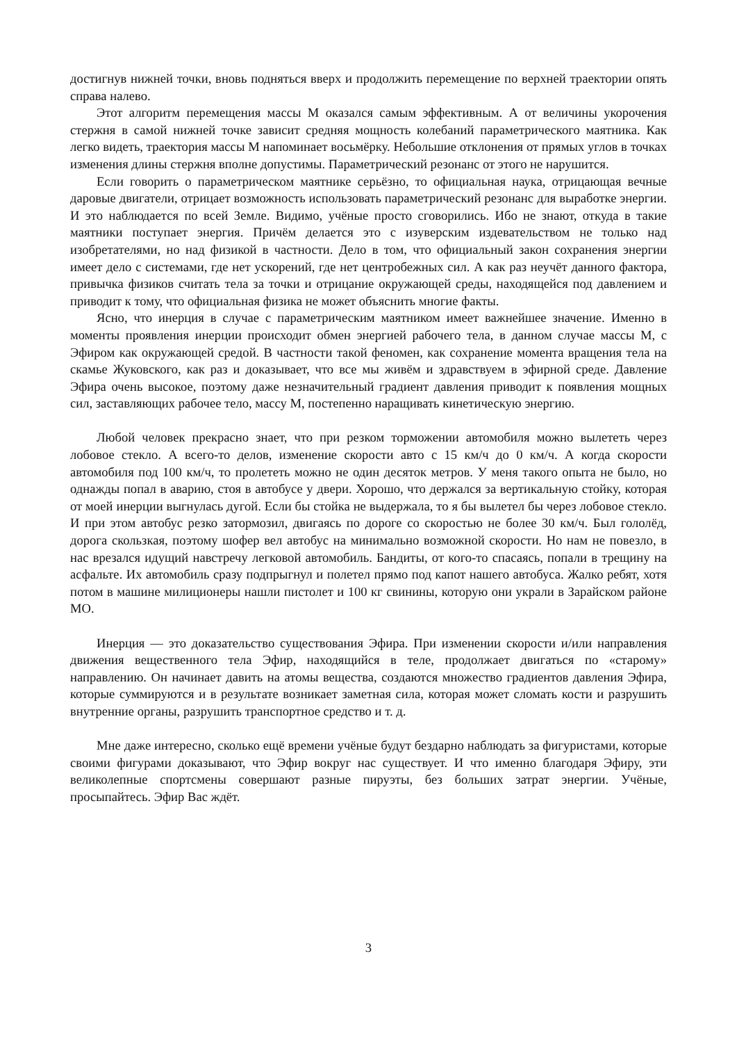достигнув нижней точки, вновь подняться вверх и продолжить перемещение по верхней траектории опять справа налево.
Этот алгоритм перемещения массы М оказался самым эффективным. А от величины укорочения стержня в самой нижней точке зависит средняя мощность колебаний параметрического маятника. Как легко видеть, траектория массы М напоминает восьмёрку. Небольшие отклонения от прямых углов в точках изменения длины стержня вполне допустимы. Параметрический резонанс от этого не нарушится.
Если говорить о параметрическом маятнике серьёзно, то официальная наука, отрицающая вечные даровые двигатели, отрицает возможность использовать параметрический резонанс для выработке энергии. И это наблюдается по всей Земле. Видимо, учёные просто сговорились. Ибо не знают, откуда в такие маятники поступает энергия. Причём делается это с изуверским издевательством не только над изобретателями, но над физикой в частности. Дело в том, что официальный закон сохранения энергии имеет дело с системами, где нет ускорений, где нет центробежных сил. А как раз неучёт данного фактора, привычка физиков считать тела за точки и отрицание окружающей среды, находящейся под давлением и приводит к тому, что официальная физика не может объяснить многие факты.
Ясно, что инерция в случае с параметрическим маятником имеет важнейшее значение. Именно в моменты проявления инерции происходит обмен энергией рабочего тела, в данном случае массы М, с Эфиром как окружающей средой. В частности такой феномен, как сохранение момента вращения тела на скамье Жуковского, как раз и доказывает, что все мы живём и здравствуем в эфирной среде. Давление Эфира очень высокое, поэтому даже незначительный градиент давления приводит к появления мощных сил, заставляющих рабочее тело, массу М, постепенно наращивать кинетическую энергию.
Любой человек прекрасно знает, что при резком торможении автомобиля можно вылететь через лобовое стекло. А всего-то делов, изменение скорости авто с 15 км/ч до 0 км/ч. А когда скорости автомобиля под 100 км/ч, то пролететь можно не один десяток метров. У меня такого опыта не было, но однажды попал в аварию, стоя в автобусе у двери. Хорошо, что держался за вертикальную стойку, которая от моей инерции выгнулась дугой. Если бы стойка не выдержала, то я бы вылетел бы через лобовое стекло. И при этом автобус резко затормозил, двигаясь по дороге со скоростью не более 30 км/ч. Был гололёд, дорога скользкая, поэтому шофер вел автобус на минимально возможной скорости. Но нам не повезло, в нас врезался идущий навстречу легковой автомобиль. Бандиты, от кого-то спасаясь, попали в трещину на асфальте. Их автомобиль сразу подпрыгнул и полетел прямо под капот нашего автобуса. Жалко ребят, хотя потом в машине милиционеры нашли пистолет и 100 кг свинины, которую они украли в Зарайском районе МО.
Инерция — это доказательство существования Эфира. При изменении скорости и/или направления движения вещественного тела Эфир, находящийся в теле, продолжает двигаться по «старому» направлению. Он начинает давить на атомы вещества, создаются множество градиентов давления Эфира, которые суммируются и в результате возникает заметная сила, которая может сломать кости и разрушить внутренние органы, разрушить транспортное средство и т. д.
Мне даже интересно, сколько ещё времени учёные будут бездарно наблюдать за фигуристами, которые своими фигурами доказывают, что Эфир вокруг нас существует. И что именно благодаря Эфиру, эти великолепные спортсмены совершают разные пируэты, без больших затрат энергии. Учёные, просыпайтесь. Эфир Вас ждёт.
3